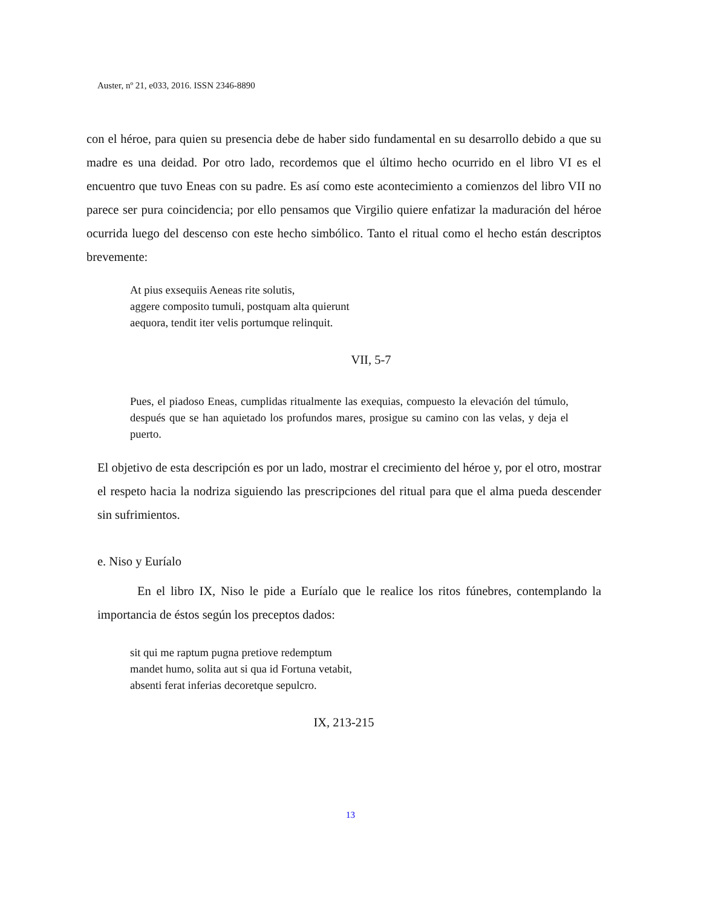Auster, nº 21, e033, 2016. ISSN 2346-8890
con el héroe, para quien su presencia debe de haber sido fundamental en su desarrollo debido a que su madre es una deidad. Por otro lado, recordemos que el último hecho ocurrido en el libro VI es el encuentro que tuvo Eneas con su padre. Es así como este acontecimiento a comienzos del libro VII no parece ser pura coincidencia; por ello pensamos que Virgilio quiere enfatizar la maduración del héroe ocurrida luego del descenso con este hecho simbólico. Tanto el ritual como el hecho están descriptos brevemente:
At pius exsequiis Aeneas rite solutis,
aggere composito tumuli, postquam alta quierunt
aequora, tendit iter velis portumque relinquit.
VII, 5-7
Pues, el piadoso Eneas, cumplidas ritualmente las exequias, compuesto la elevación del túmulo, después que se han aquietado los profundos mares, prosigue su camino con las velas, y deja el puerto.
El objetivo de esta descripción es por un lado, mostrar el crecimiento del héroe y, por el otro, mostrar el respeto hacia la nodriza siguiendo las prescripciones del ritual para que el alma pueda descender sin sufrimientos.
e. Niso y Euríalo
En el libro IX, Niso le pide a Euríalo que le realice los ritos fúnebres, contemplando la importancia de éstos según los preceptos dados:
sit qui me raptum pugna pretiove redemptum
mandet humo, solita aut si qua id Fortuna vetabit,
absenti ferat inferias decoretque sepulcro.
IX, 213-215
13